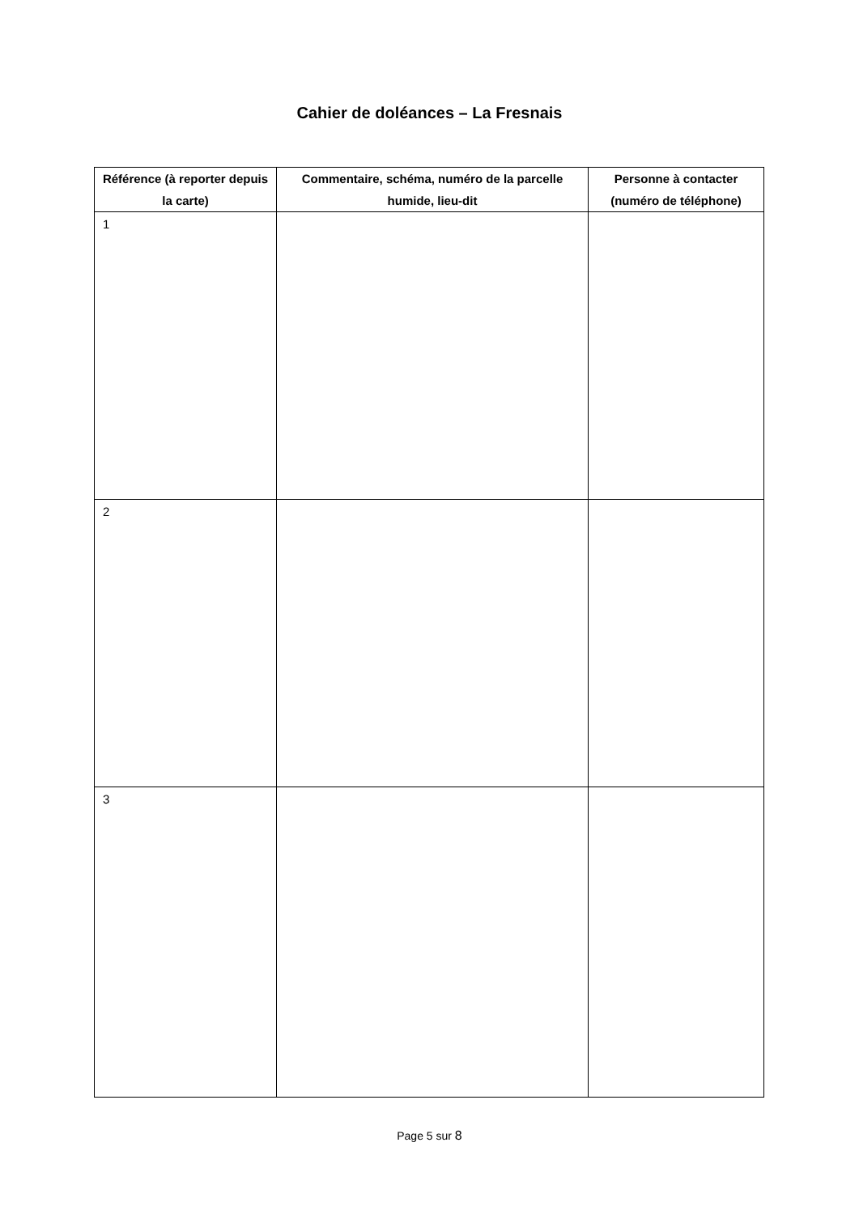Cahier de doléances – La Fresnais
| Référence (à reporter depuis la carte) | Commentaire, schéma, numéro de la parcelle humide, lieu-dit | Personne à contacter (numéro de téléphone) |
| --- | --- | --- |
| 1 | | |
| 2 | | |
| 3 | | |
Page 5 sur 8